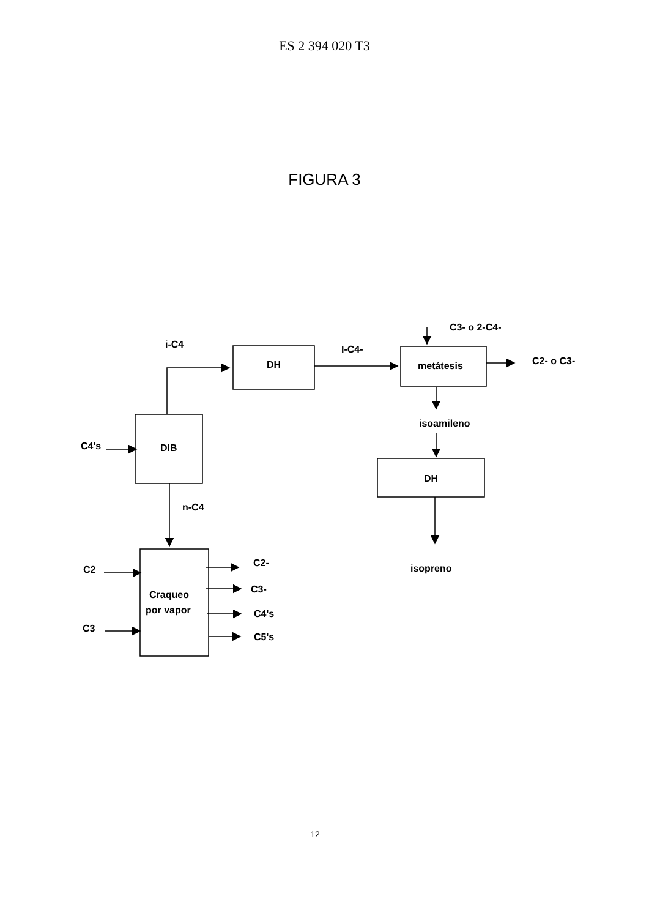ES 2 394 020 T3
FIGURA 3
i-C4
DH
I-C4-
C3- o 2-C4-
metátesis
C2- o C3-
isoamileno
DH
C4's
DIB
n-C4
isopreno
C2
Craqueo
por vapor
C3
C2-
C3-
C4's
C5's
12